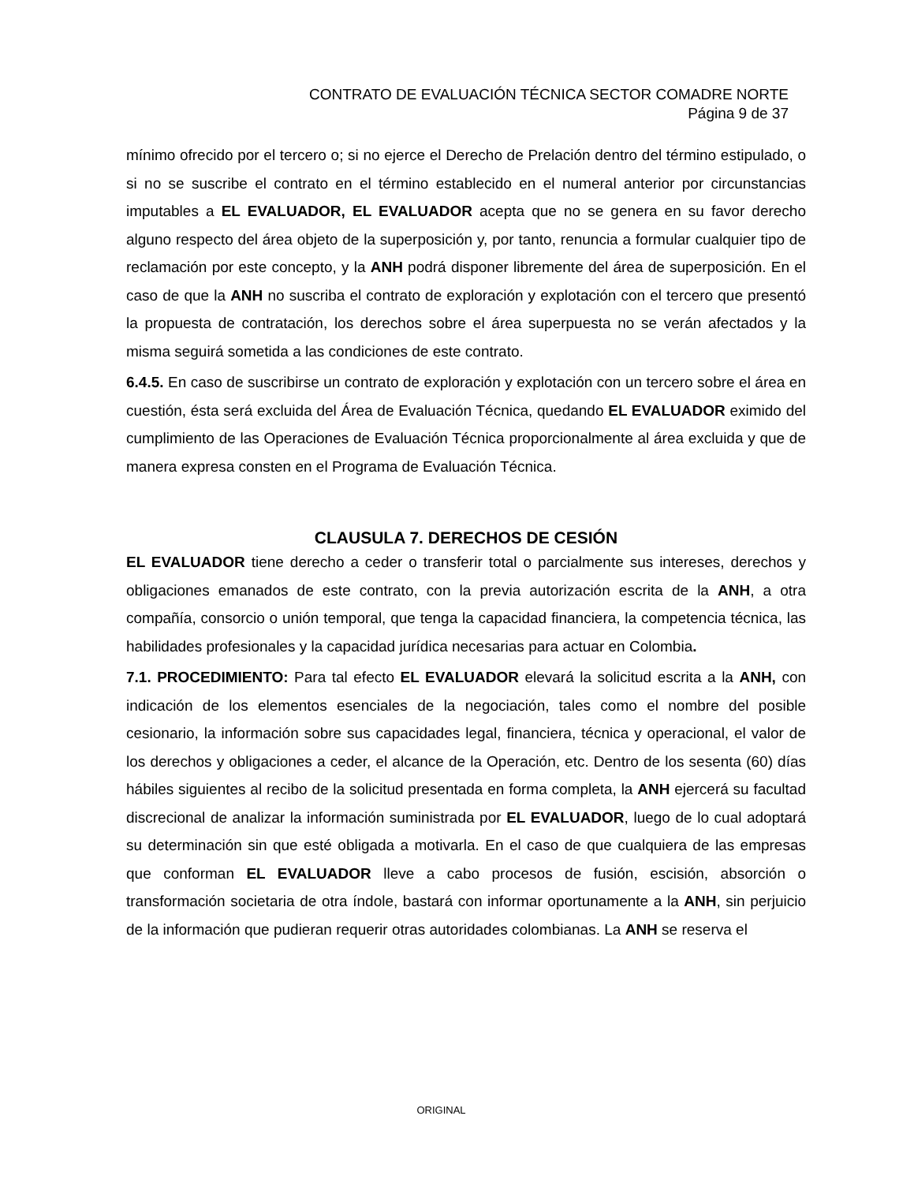CONTRATO DE EVALUACIÓN TÉCNICA SECTOR COMADRE NORTE
Página 9 de 37
mínimo ofrecido por el tercero o; si no ejerce el Derecho de Prelación dentro del término estipulado, o si no se suscribe el contrato en el término establecido en el numeral anterior por circunstancias imputables a EL EVALUADOR, EL EVALUADOR acepta que no se genera en su favor derecho alguno respecto del área objeto de la superposición y, por tanto, renuncia a formular cualquier tipo de reclamación por este concepto, y la ANH podrá disponer libremente del área de superposición. En el caso de que la ANH no suscriba el contrato de exploración y explotación con el tercero que presentó la propuesta de contratación, los derechos sobre el área superpuesta no se verán afectados y la misma seguirá sometida a las condiciones de este contrato.
6.4.5. En caso de suscribirse un contrato de exploración y explotación con un tercero sobre el área en cuestión, ésta será excluida del Área de Evaluación Técnica, quedando EL EVALUADOR eximido del cumplimiento de las Operaciones de Evaluación Técnica proporcionalmente al área excluida y que de manera expresa consten en el Programa de Evaluación Técnica.
CLAUSULA 7. DERECHOS DE CESIÓN
EL EVALUADOR tiene derecho a ceder o transferir total o parcialmente sus intereses, derechos y obligaciones emanados de este contrato, con la previa autorización escrita de la ANH, a otra compañía, consorcio o unión temporal, que tenga la capacidad financiera, la competencia técnica, las habilidades profesionales y la capacidad jurídica necesarias para actuar en Colombia.
7.1. PROCEDIMIENTO: Para tal efecto EL EVALUADOR elevará la solicitud escrita a la ANH, con indicación de los elementos esenciales de la negociación, tales como el nombre del posible cesionario, la información sobre sus capacidades legal, financiera, técnica y operacional, el valor de los derechos y obligaciones a ceder, el alcance de la Operación, etc. Dentro de los sesenta (60) días hábiles siguientes al recibo de la solicitud presentada en forma completa, la ANH ejercerá su facultad discrecional de analizar la información suministrada por EL EVALUADOR, luego de lo cual adoptará su determinación sin que esté obligada a motivarla. En el caso de que cualquiera de las empresas que conforman EL EVALUADOR lleve a cabo procesos de fusión, escisión, absorción o transformación societaria de otra índole, bastará con informar oportunamente a la ANH, sin perjuicio de la información que pudieran requerir otras autoridades colombianas. La ANH se reserva el
ORIGINAL